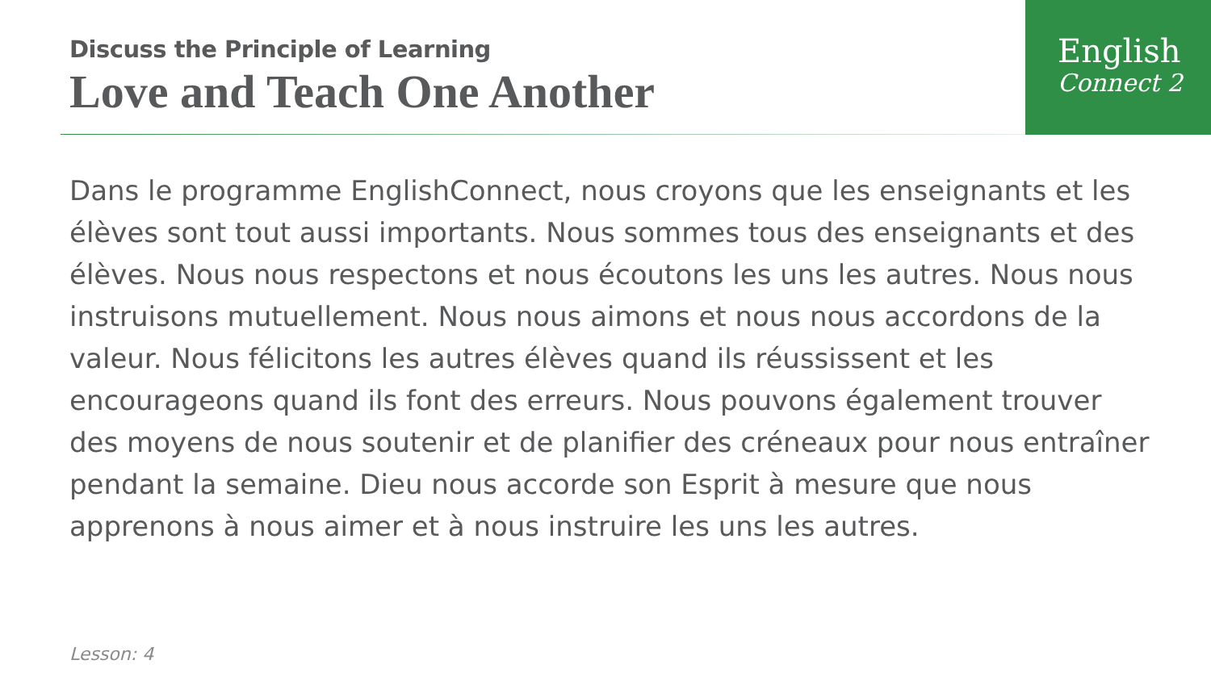Discuss the Principle of Learning
Love and Teach One Another
English
Connect 2
Dans le programme EnglishConnect, nous croyons que les enseignants et les élèves sont tout aussi importants. Nous sommes tous des enseignants et des élèves. Nous nous respectons et nous écoutons les uns les autres. Nous nous instruisons mutuellement. Nous nous aimons et nous nous accordons de la valeur. Nous félicitons les autres élèves quand ils réussissent et les encourageons quand ils font des erreurs. Nous pouvons également trouver des moyens de nous soutenir et de planifier des créneaux pour nous entraîner pendant la semaine. Dieu nous accorde son Esprit à mesure que nous apprenons à nous aimer et à nous instruire les uns les autres.
Lesson: 4